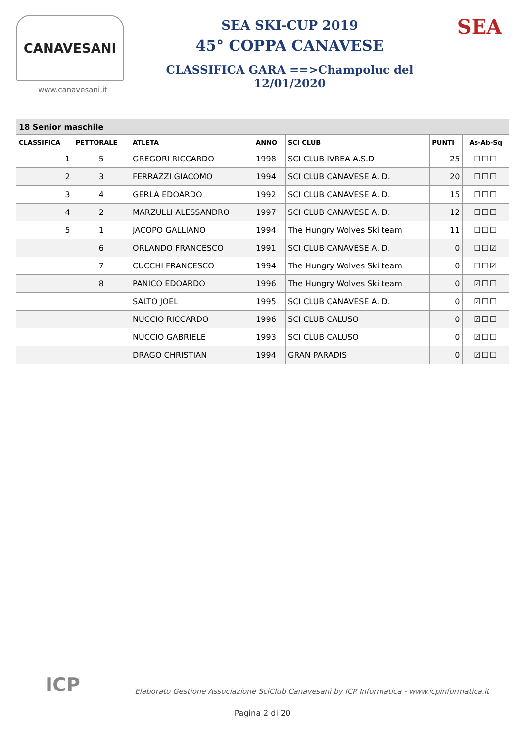CANAVESANI
www.canavesani.it
SEA SKI-CUP 2019
45° COPPA CANAVESE
CLASSIFICA GARA ==>Champoluc del 12/01/2020
SEA
| 18 Senior maschile | | | | | | |
| --- | --- | --- | --- | --- | --- | --- |
| CLASSIFICA | PETTORALE | ATLETA | ANNO | SCI CLUB | PUNTI | As-Ab-Sq |
| 1 | 5 | GREGORI RICCARDO | 1998 | SCI CLUB IVREA A.S.D | 25 | ☐☐☐ |
| 2 | 3 | FERRAZZI GIACOMO | 1994 | SCI CLUB CANAVESE A. D. | 20 | ☐☐☐ |
| 3 | 4 | GERLA EDOARDO | 1992 | SCI CLUB CANAVESE A. D. | 15 | ☐☐☐ |
| 4 | 2 | MARZULLI ALESSANDRO | 1997 | SCI CLUB CANAVESE A. D. | 12 | ☐☐☐ |
| 5 | 1 | JACOPO GALLIANO | 1994 | The Hungry Wolves Ski team | 11 | ☐☐☐ |
| | 6 | ORLANDO FRANCESCO | 1991 | SCI CLUB CANAVESE A. D. | 0 | ☐☐☑ |
| | 7 | CUCCHI FRANCESCO | 1994 | The Hungry Wolves Ski team | 0 | ☐☐☑ |
| | 8 | PANICO EDOARDO | 1996 | The Hungry Wolves Ski team | 0 | ☑☐☐ |
| | | SALTO JOEL | 1995 | SCI CLUB CANAVESE A. D. | 0 | ☑☐☐ |
| | | NUCCIO RICCARDO | 1996 | SCI CLUB CALUSO | 0 | ☑☐☐ |
| | | NUCCIO GABRIELE | 1993 | SCI CLUB CALUSO | 0 | ☑☐☐ |
| | | DRAGO CHRISTIAN | 1994 | GRAN PARADIS | 0 | ☑☐☐ |
ICP
Elaborato Gestione Associazione SciClub Canavesani by ICP Informatica - www.icpinformatica.it
Pagina 2 di 20